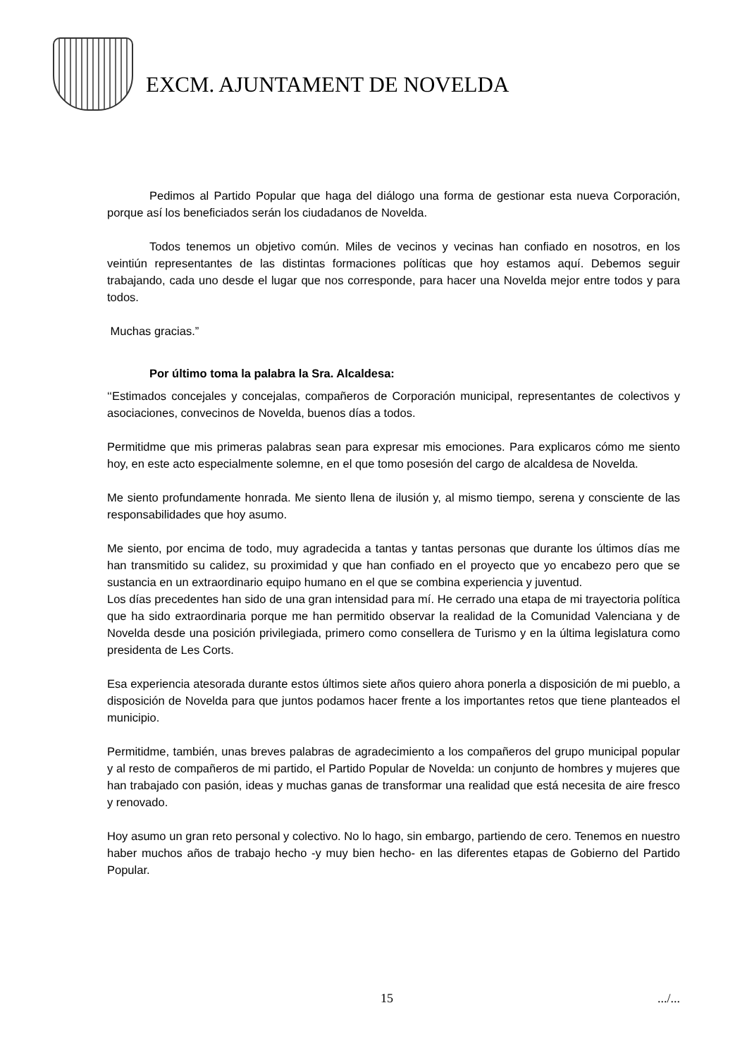EXCM. AJUNTAMENT DE NOVELDA
Pedimos al Partido Popular que haga del diálogo una forma de gestionar esta nueva Corporación, porque así los beneficiados serán los ciudadanos de Novelda.
Todos tenemos un objetivo común. Miles de vecinos y vecinas han confiado en nosotros, en los veintiún representantes de las distintas formaciones políticas que hoy estamos aquí. Debemos seguir trabajando, cada uno desde el lugar que nos corresponde, para hacer una Novelda mejor entre todos y para todos.
Muchas gracias.”
Por último toma la palabra la Sra. Alcaldesa:
‘‘Estimados concejales y concejalas, compañeros de Corporación municipal, representantes de colectivos y asociaciones, convecinos de Novelda, buenos días a todos.
Permitidme que mis primeras palabras sean para expresar mis emociones. Para explicaros cómo me siento hoy, en este acto especialmente solemne, en el que tomo posesión del cargo de alcaldesa de Novelda.
Me siento profundamente honrada. Me siento llena de ilusión y, al mismo tiempo, serena y consciente de las responsabilidades que hoy asumo.
Me siento, por encima de todo, muy agradecida a tantas y tantas personas que durante los últimos días me han transmitido su calidez, su proximidad y que han confiado en el proyecto que yo encabezo pero que se sustancia en un extraordinario equipo humano en el que se combina experiencia y juventud.
Los días precedentes han sido de una gran intensidad para mí. He cerrado una etapa de mi trayectoria política que ha sido extraordinaria porque me han permitido observar la realidad de la Comunidad Valenciana y de Novelda desde una posición privilegiada, primero como consellera de Turismo y en la última legislatura como presidenta de Les Corts.
Esa experiencia atesorada durante estos últimos siete años quiero ahora ponerla a disposición de mi pueblo, a disposición de Novelda para que juntos podamos hacer frente a los importantes retos que tiene planteados el municipio.
Permitidme, también, unas breves palabras de agradecimiento a los compañeros del grupo municipal popular y al resto de compañeros de mi partido, el Partido Popular de Novelda: un conjunto de hombres y mujeres que han trabajado con pasión, ideas y muchas ganas de transformar una realidad que está necesita de aire fresco y renovado.
Hoy asumo un gran reto personal y colectivo. No lo hago, sin embargo, partiendo de cero. Tenemos en nuestro haber muchos años de trabajo hecho -y muy bien hecho- en las diferentes etapas de Gobierno del Partido Popular.
15.../...